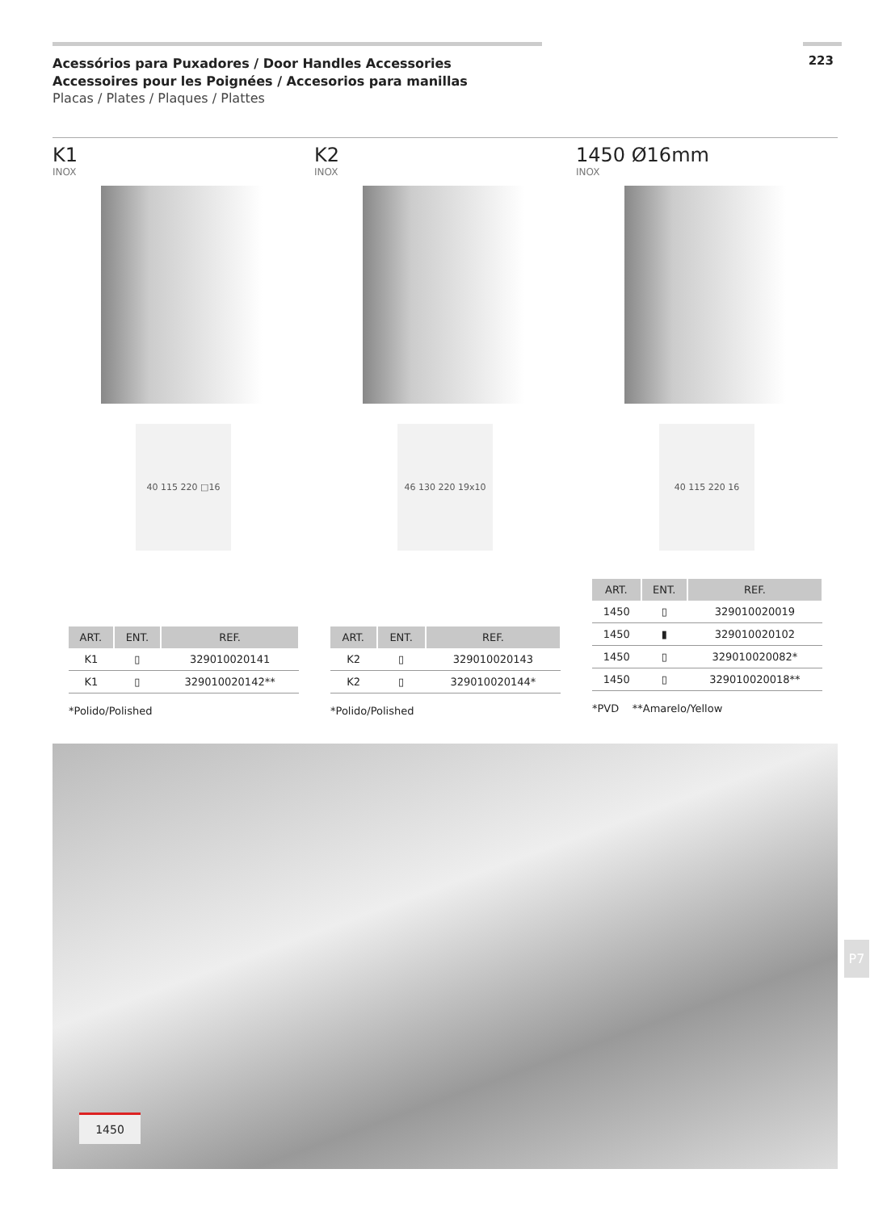Acessórios para Puxadores / Door Handles Accessories
Accessoires pour les Poignées / Accesorios para manillas
Placas / Plates / Plaques / Plattes
223
K1
INOX
40 115 220 □16
| ART. | ENT. | REF. |
| --- | --- | --- |
| K1 | ▯ | 329010020141 |
| K1 | ▯ | 329010020142** |
*Polido/Polished
K2
INOX
46 130 220 19x10
| ART. | ENT. | REF. |
| --- | --- | --- |
| K2 | ▯ | 329010020143 |
| K2 | ▯ | 329010020144* |
*Polido/Polished
1450 Ø16mm
INOX
40 115 220 16
| ART. | ENT. | REF. |
| --- | --- | --- |
| 1450 | ▯ | 329010020019 |
| 1450 | ▮ | 329010020102 |
| 1450 | ▯ | 329010020082* |
| 1450 | ▯ | 329010020018** |
*PVD **Amarelo/Yellow
1450
P7